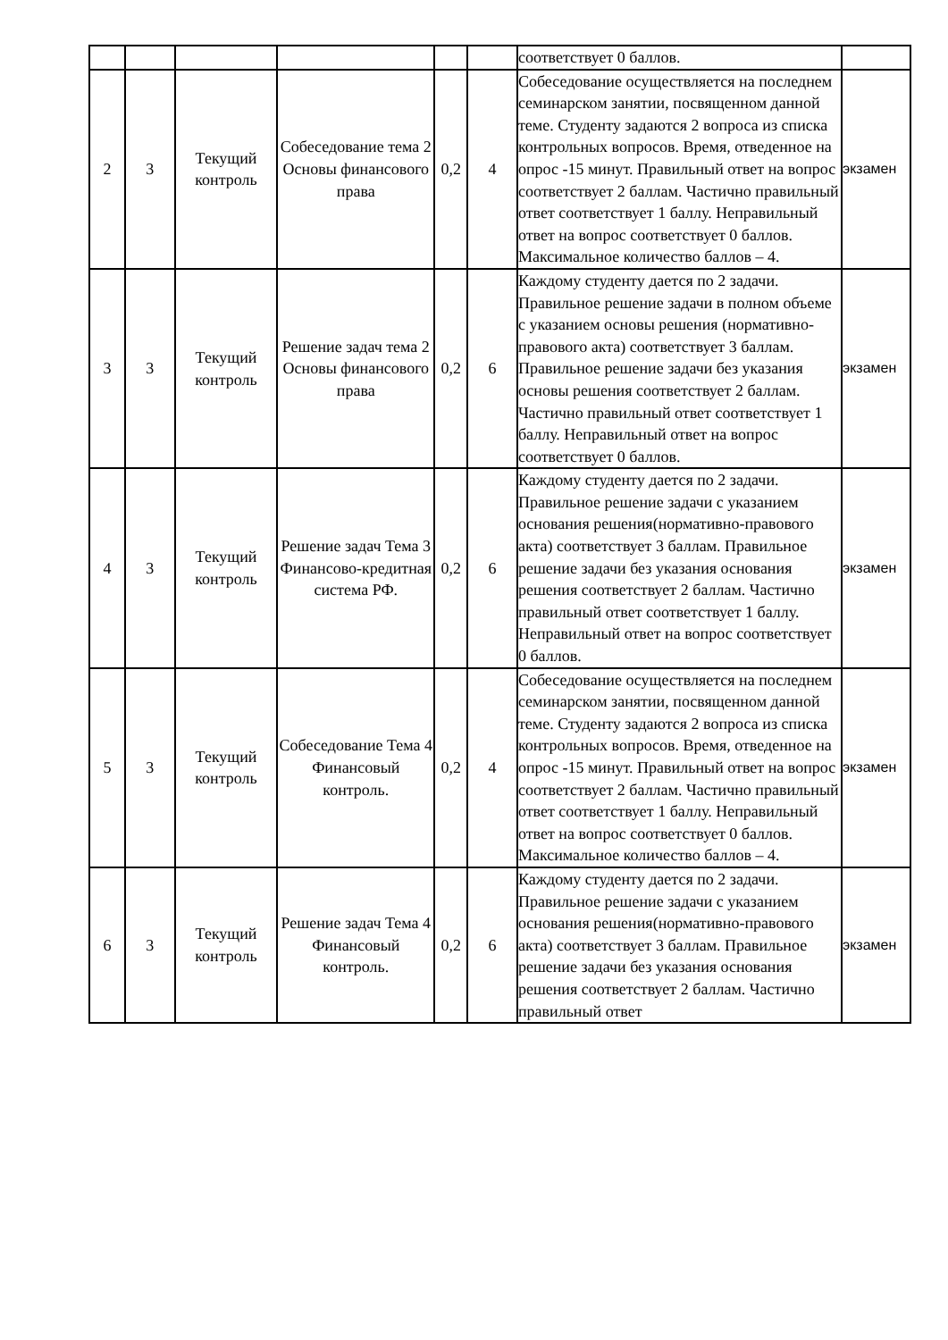| | | | | | | соответствует 0 баллов. | |
| 2 | 3 | Текущий контроль | Собеседование тема 2 Основы финансового права | 0,2 | 4 | Собеседование осуществляется на последнем семинарском занятии, посвященном данной теме. Студенту задаются 2 вопроса из списка контрольных вопросов. Время, отведенное на опрос -15 минут. Правильный ответ на вопрос соответствует 2 баллам. Частично правильный ответ соответствует 1 баллу. Неправильный ответ на вопрос соответствует 0 баллов. Максимальное количество баллов – 4. | экзамен |
| 3 | 3 | Текущий контроль | Решение задач тема 2 Основы финансового права | 0,2 | 6 | Каждому студенту дается по 2 задачи. Правильное решение задачи в полном объеме с указанием основы решения (нормативно-правового акта) соответствует 3 баллам. Правильное решение задачи без указания основы решения соответствует 2 баллам. Частично правильный ответ соответствует 1 баллу. Неправильный ответ на вопрос соответствует 0 баллов. | экзамен |
| 4 | 3 | Текущий контроль | Решение задач Тема 3 Финансово-кредитная система РФ. | 0,2 | 6 | Каждому студенту дается по 2 задачи. Правильное решение задачи с указанием основания решения(нормативно-правового акта) соответствует 3 баллам. Правильное решение задачи без указания основания решения соответствует 2 баллам. Частично правильный ответ соответствует 1 баллу. Неправильный ответ на вопрос соответствует 0 баллов. | экзамен |
| 5 | 3 | Текущий контроль | Собеседование Тема 4 Финансовый контроль. | 0,2 | 4 | Собеседование осуществляется на последнем семинарском занятии, посвященном данной теме. Студенту задаются 2 вопроса из списка контрольных вопросов. Время, отведенное на опрос -15 минут. Правильный ответ на вопрос соответствует 2 баллам. Частично правильный ответ соответствует 1 баллу. Неправильный ответ на вопрос соответствует 0 баллов. Максимальное количество баллов – 4. | экзамен |
| 6 | 3 | Текущий контроль | Решение задач Тема 4 Финансовый контроль. | 0,2 | 6 | Каждому студенту дается по 2 задачи. Правильное решение задачи с указанием основания решения(нормативно-правового акта) соответствует 3 баллам. Правильное решение задачи без указания основания решения соответствует 2 баллам. Частично правильный ответ | экзамен |